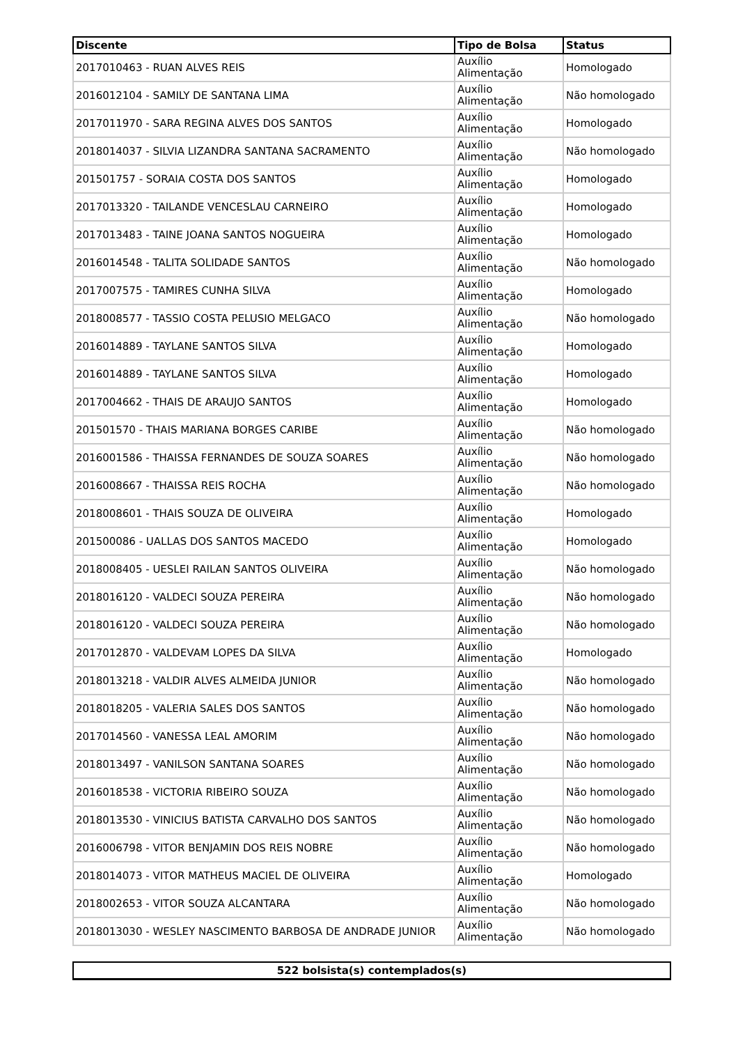| Discente | Tipo de Bolsa | Status |
| --- | --- | --- |
| 2017010463 - RUAN ALVES REIS | Auxílio Alimentação | Homologado |
| 2016012104 - SAMILY DE SANTANA LIMA | Auxílio Alimentação | Não homologado |
| 2017011970 - SARA REGINA ALVES DOS SANTOS | Auxílio Alimentação | Homologado |
| 2018014037 - SILVIA LIZANDRA SANTANA SACRAMENTO | Auxílio Alimentação | Não homologado |
| 201501757 - SORAIA COSTA DOS SANTOS | Auxílio Alimentação | Homologado |
| 2017013320 - TAILANDE VENCESLAU CARNEIRO | Auxílio Alimentação | Homologado |
| 2017013483 - TAINE JOANA SANTOS NOGUEIRA | Auxílio Alimentação | Homologado |
| 2016014548 - TALITA SOLIDADE SANTOS | Auxílio Alimentação | Não homologado |
| 2017007575 - TAMIRES CUNHA SILVA | Auxílio Alimentação | Homologado |
| 2018008577 - TASSIO COSTA PELUSIO MELGACO | Auxílio Alimentação | Não homologado |
| 2016014889 - TAYLANE SANTOS SILVA | Auxílio Alimentação | Homologado |
| 2016014889 - TAYLANE SANTOS SILVA | Auxílio Alimentação | Homologado |
| 2017004662 - THAIS DE ARAUJO SANTOS | Auxílio Alimentação | Homologado |
| 201501570 - THAIS MARIANA BORGES CARIBE | Auxílio Alimentação | Não homologado |
| 2016001586 - THAISSA FERNANDES DE SOUZA SOARES | Auxílio Alimentação | Não homologado |
| 2016008667 - THAISSA REIS ROCHA | Auxílio Alimentação | Não homologado |
| 2018008601 - THAIS SOUZA DE OLIVEIRA | Auxílio Alimentação | Homologado |
| 201500086 - UALLAS DOS SANTOS MACEDO | Auxílio Alimentação | Homologado |
| 2018008405 - UESLEI RAILAN SANTOS OLIVEIRA | Auxílio Alimentação | Não homologado |
| 2018016120 - VALDECI SOUZA PEREIRA | Auxílio Alimentação | Não homologado |
| 2018016120 - VALDECI SOUZA PEREIRA | Auxílio Alimentação | Não homologado |
| 2017012870 - VALDEVAM LOPES DA SILVA | Auxílio Alimentação | Homologado |
| 2018013218 - VALDIR ALVES ALMEIDA JUNIOR | Auxílio Alimentação | Não homologado |
| 2018018205 - VALERIA SALES DOS SANTOS | Auxílio Alimentação | Não homologado |
| 2017014560 - VANESSA LEAL AMORIM | Auxílio Alimentação | Não homologado |
| 2018013497 - VANILSON SANTANA SOARES | Auxílio Alimentação | Não homologado |
| 2016018538 - VICTORIA RIBEIRO SOUZA | Auxílio Alimentação | Não homologado |
| 2018013530 - VINICIUS BATISTA CARVALHO DOS SANTOS | Auxílio Alimentação | Não homologado |
| 2016006798 - VITOR BENJAMIN DOS REIS NOBRE | Auxílio Alimentação | Não homologado |
| 2018014073 - VITOR MATHEUS MACIEL DE OLIVEIRA | Auxílio Alimentação | Homologado |
| 2018002653 - VITOR SOUZA ALCANTARA | Auxílio Alimentação | Não homologado |
| 2018013030 - WESLEY NASCIMENTO BARBOSA DE ANDRADE JUNIOR | Auxílio Alimentação | Não homologado |
522 bolsista(s) contemplados(s)